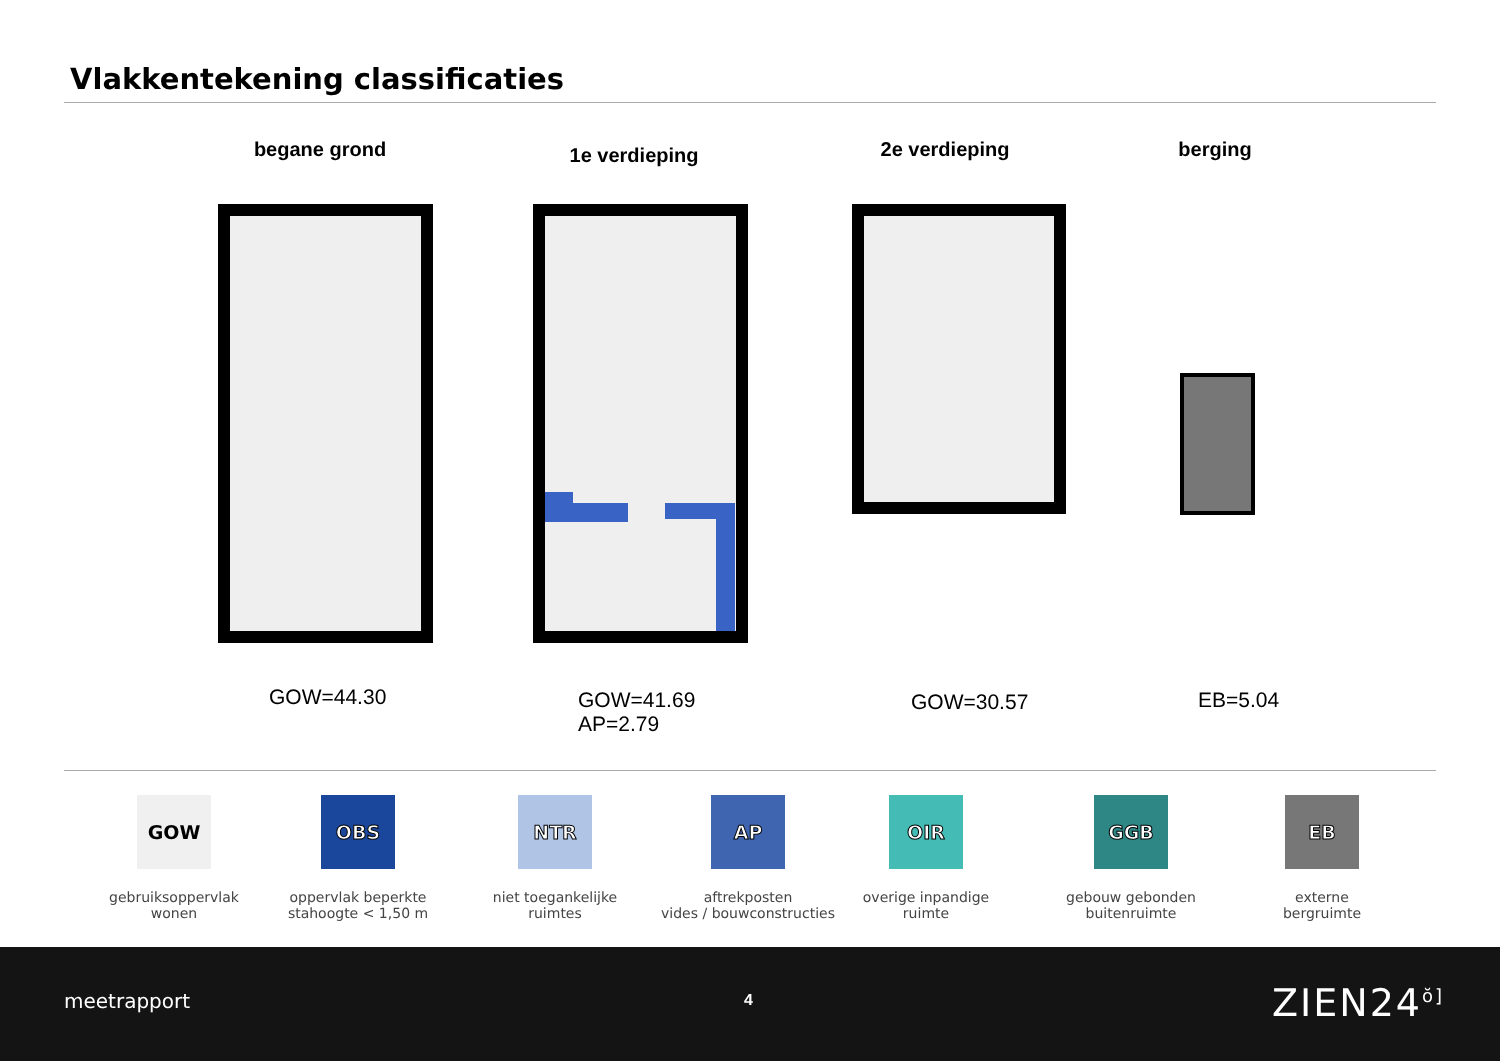Vlakkentekening classificaties
begane grond 1e verdieping 2e verdieping berging
GOW=44.30
GOW=41.69
AP=2.79
GOW=30.57 EB=5.04
GOW
gebruiksoppervlak
wonen
OBS
oppervlak beperkte
stahoogte < 1,50 m
NTR
niet toegankelijke
ruimtes
AP
aftrekposten
vides / bouwconstructies
OIR
overige inpandige
ruimte
GGB
gebouw gebonden
buitenruimte
EB
externe
bergruimte
meetrapport 4 ZIEN24<sup>ŏ]</sup>